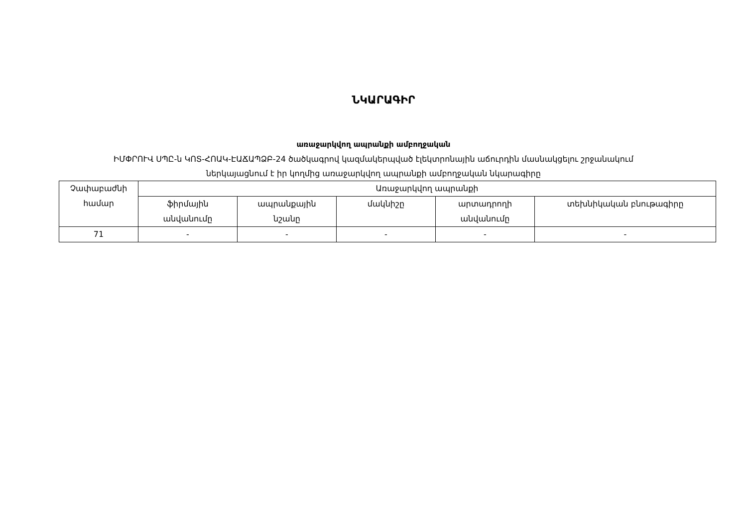ՆԿԱՐԱԳԻՐ
առաջարկվող ապրանքի ամբողջական
ԻՄՓՐՈՒՎ ՍՊԸ-ն ԿՈՏ-ՀՈԱԿ-ԷԱՃԱՊՁԲ-24 ծածկագրով կազմակերպված էլեկտրոնային աճուրդին մասնակցելու շրջանակում
ներկայացնում է իր կողմից առաջարկվող ապրանքի ամբողջական նկարագիրը
| Չափաբաժնի համար | Առաջարկվող ապրանքի | | | | |
| --- | --- | --- | --- | --- | --- |
| | ֆիրմային անվանումը | ապրանքային նշանը | մակնիշը | արտադրողի անվանումը | տեխնիկական բնութագիրը |
| 71 | - | - | - | - | - |